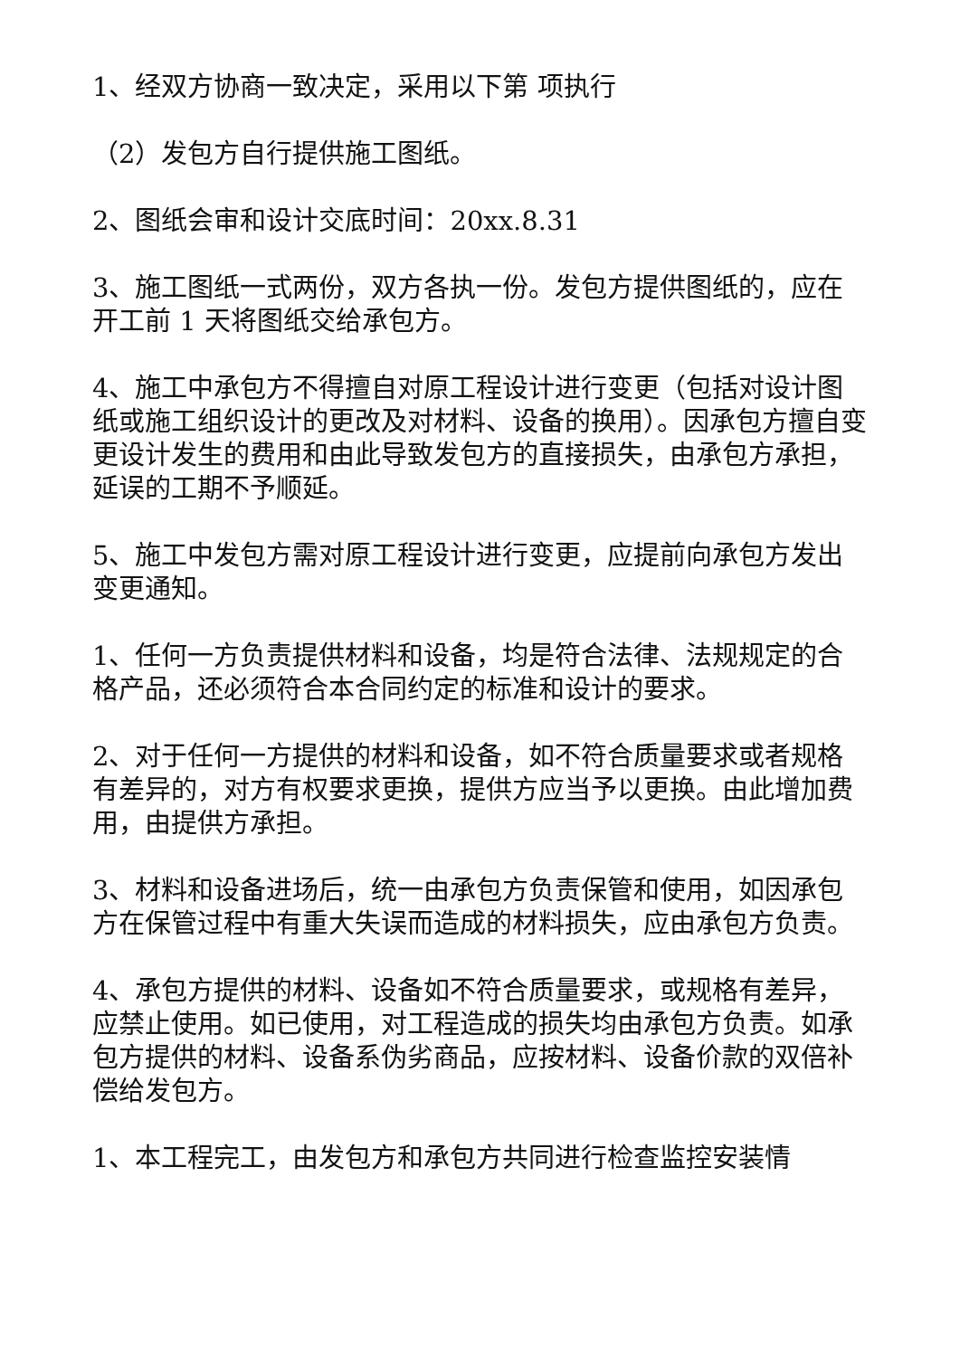1、经双方协商一致决定，采用以下第 项执行
（2）发包方自行提供施工图纸。
2、图纸会审和设计交底时间：20xx.8.31
3、施工图纸一式两份，双方各执一份。发包方提供图纸的，应在开工前 1 天将图纸交给承包方。
4、施工中承包方不得擅自对原工程设计进行变更（包括对设计图纸或施工组织设计的更改及对材料、设备的换用）。因承包方擅自变更设计发生的费用和由此导致发包方的直接损失，由承包方承担，延误的工期不予顺延。
5、施工中发包方需对原工程设计进行变更，应提前向承包方发出变更通知。
1、任何一方负责提供材料和设备，均是符合法律、法规规定的合格产品，还必须符合本合同约定的标准和设计的要求。
2、对于任何一方提供的材料和设备，如不符合质量要求或者规格有差异的，对方有权要求更换，提供方应当予以更换。由此增加费用，由提供方承担。
3、材料和设备进场后，统一由承包方负责保管和使用，如因承包方在保管过程中有重大失误而造成的材料损失，应由承包方负责。
4、承包方提供的材料、设备如不符合质量要求，或规格有差异，应禁止使用。如已使用，对工程造成的损失均由承包方负责。如承包方提供的材料、设备系伪劣商品，应按材料、设备价款的双倍补偿给发包方。
1、本工程完工，由发包方和承包方共同进行检查监控安装情